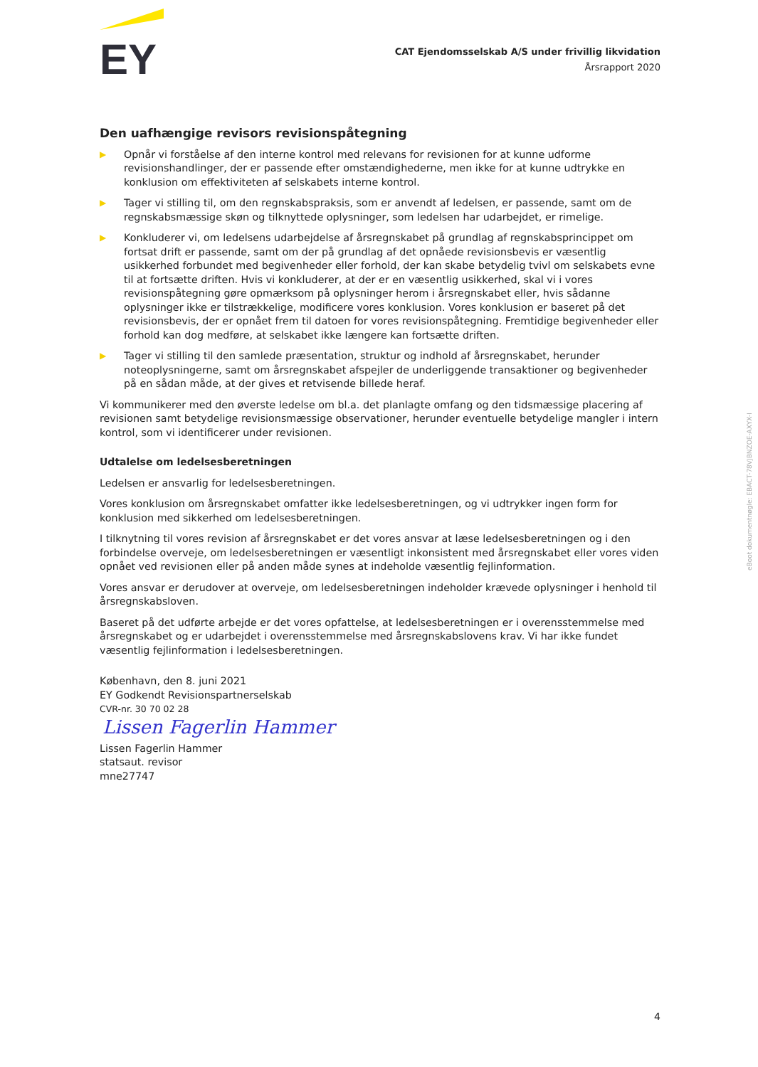EY
CAT Ejendomsselskab A/S under frivillig likvidation
Årsrapport 2020
Den uafhængige revisors revisionspåtegning
▶ Opnår vi forståelse af den interne kontrol med relevans for revisionen for at kunne udforme revisionshandlinger, der er passende efter omstændighederne, men ikke for at kunne udtrykke en konklusion om effektiviteten af selskabets interne kontrol.
▶ Tager vi stilling til, om den regnskabspraksis, som er anvendt af ledelsen, er passende, samt om de regnskabsmæssige skøn og tilknyttede oplysninger, som ledelsen har udarbejdet, er rimelige.
▶ Konkluderer vi, om ledelsens udarbejdelse af årsregnskabet på grundlag af regnskabsprincippet om fortsat drift er passende, samt om der på grundlag af det opnåede revisionsbevis er væsentlig usikkerhed forbundet med begivenheder eller forhold, der kan skabe betydelig tvivl om selskabets evne til at fortsætte driften. Hvis vi konkluderer, at der er en væsentlig usikkerhed, skal vi i vores revisionspåtegning gøre opmærksom på oplysninger herom i årsregnskabet eller, hvis sådanne oplysninger ikke er tilstrækkelige, modificere vores konklusion. Vores konklusion er baseret på det revisionsbevis, der er opnået frem til datoen for vores revisionspåtegning. Fremtidige begivenheder eller forhold kan dog medføre, at selskabet ikke længere kan fortsætte driften.
▶ Tager vi stilling til den samlede præsentation, struktur og indhold af årsregnskabet, herunder noteoplysningerne, samt om årsregnskabet afspejler de underliggende transaktioner og begivenheder på en sådan måde, at der gives et retvisende billede heraf.
Vi kommunikerer med den øverste ledelse om bl.a. det planlagte omfang og den tidsmæssige placering af revisionen samt betydelige revisionsmæssige observationer, herunder eventuelle betydelige mangler i intern kontrol, som vi identificerer under revisionen.
Udtalelse om ledelsesberetningen
Ledelsen er ansvarlig for ledelsesberetningen.
Vores konklusion om årsregnskabet omfatter ikke ledelsesberetningen, og vi udtrykker ingen form for konklusion med sikkerhed om ledelsesberetningen.
I tilknytning til vores revision af årsregnskabet er det vores ansvar at læse ledelsesberetningen og i den forbindelse overveje, om ledelsesberetningen er væsentligt inkonsistent med årsregnskabet eller vores viden opnået ved revisionen eller på anden måde synes at indeholde væsentlig fejlinformation.
Vores ansvar er derudover at overveje, om ledelsesberetningen indeholder krævede oplysninger i henhold til årsregnskabsloven.
Baseret på det udførte arbejde er det vores opfattelse, at ledelsesberetningen er i overensstemmelse med årsregnskabet og er udarbejdet i overensstemmelse med årsregnskabslovens krav. Vi har ikke fundet væsentlig fejlinformation i ledelsesberetningen.
København, den 8. juni 2021
EY Godkendt Revisionspartnerselskab
CVR-nr. 30 70 02 28
Lissen Fagerlin Hammer
Lissen Fagerlin Hammer
statsaut. revisor
mne27747
4
eBoot dokumentnøgle: EBACT-78VJBNZOE-AXYX-I